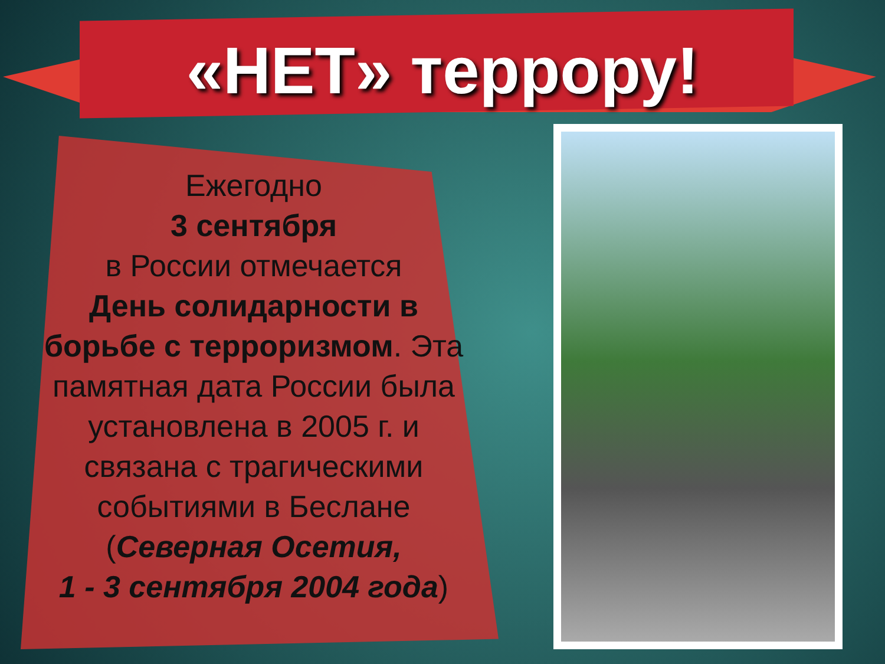«НЕТ» террору!
Ежегодно
3 сентября
в России отмечается
День солидарности в борьбе с терроризмом. Эта памятная дата России была установлена в 2005 г. и связана с трагическими событиями в Беслане (Северная Осетия,
1 - 3 сентября 2004 года)